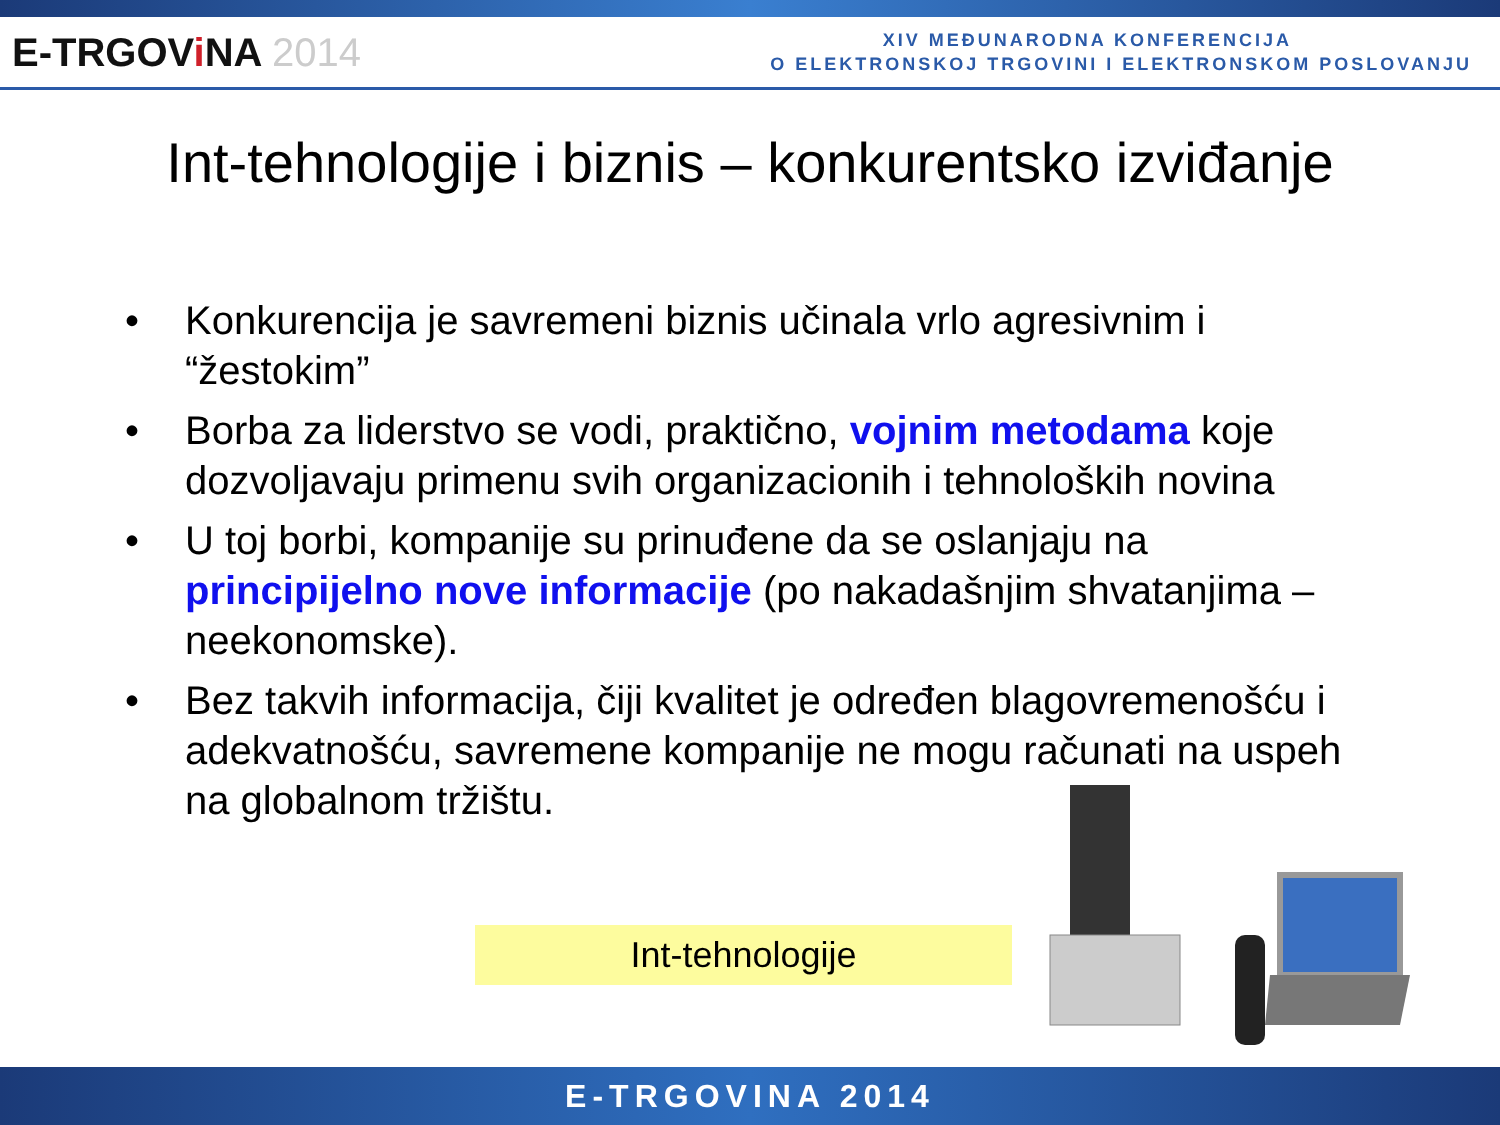E-TRGOVi NA 2014
XIV MEĐUNARODNA KONFERENCIJA
O ELEKTRONSKOJ TRGOVINI I ELEKTRONSKOM POSLOVANJU
Int-tehnologije i biznis – konkurentsko izviđanje
• Konkurencija je savremeni biznis učinala vrlo agresivnim i “žestokim”
• Borba za liderstvo se vodi, praktično, vojnim metodama koje dozvoljavaju primenu svih organizacionih i tehnoloških novina
• U toj borbi, kompanije su prinuđene da se oslanjaju na principijelno nove informacije (po nakadašnjim shvatanjima – neekonomske).
• Bez takvih informacija, čiji kvalitet je određen blagovremenošću i adekvatnošću, savremene kompanije ne mogu računati na uspeh na globalnom tržištu.
Int-tehnologije
E-TRGOVINA 2014